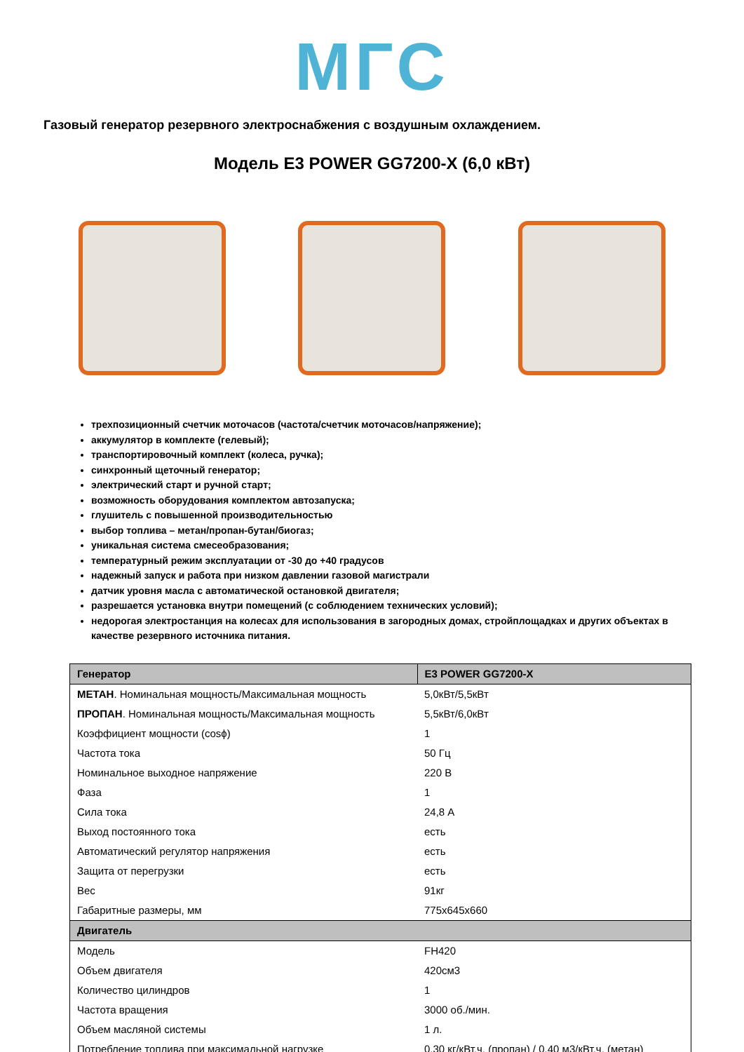МГС
Газовый генератор резервного электроснабжения с воздушным охлаждением.
Модель E3 POWER GG7200-X (6,0 кВт)
трехпозиционный счетчик моточасов (частота/счетчик моточасов/напряжение);
аккумулятор в комплекте (гелевый);
транспортировочный комплект (колеса, ручка);
синхронный щеточный генератор;
электрический старт и ручной старт;
возможность оборудования комплектом автозапуска;
глушитель с повышенной производительностью
выбор топлива – метан/пропан-бутан/биогаз;
уникальная система смесеобразования;
температурный режим эксплуатации от -30 до +40 градусов
надежный запуск и работа при низком давлении газовой магистрали
датчик уровня масла с автоматической остановкой двигателя;
разрешается установка внутри помещений (с соблюдением технических условий);
недорогая электростанция на колесах для использования в загородных домах, стройплощадках и других объектах в качестве резервного источника питания.
| Генератор | E3 POWER GG7200-X |
| --- | --- |
| МЕТАН . Номинальная мощность/Максимальная мощность | 5,0кВт/5,5кВт |
| ПРОПАН . Номинальная мощность/Максимальная мощность | 5,5кВт/6,0кВт |
| Коэффициент мощности (cosϕ) | 1 |
| Частота тока | 50 Гц |
| Номинальное выходное напряжение | 220 В |
| Фаза | 1 |
| Сила тока | 24,8 А |
| Выход постоянного тока | есть |
| Автоматический регулятор напряжения | есть |
| Защита от перегрузки | есть |
| Вес | 91кг |
| Габаритные размеры, мм | 775х645х660 |
| Двигатель | |
| Модель | FH420 |
| Объем двигателя | 420см3 |
| Количество цилиндров | 1 |
| Частота вращения | 3000 об./мин. |
| Объем масляной системы | 1 л. |
| Потребление топлива при максимальной нагрузке | 0,30 кг/кВт.ч. (пропан) / 0,40 м3/кВт.ч. (метан) |